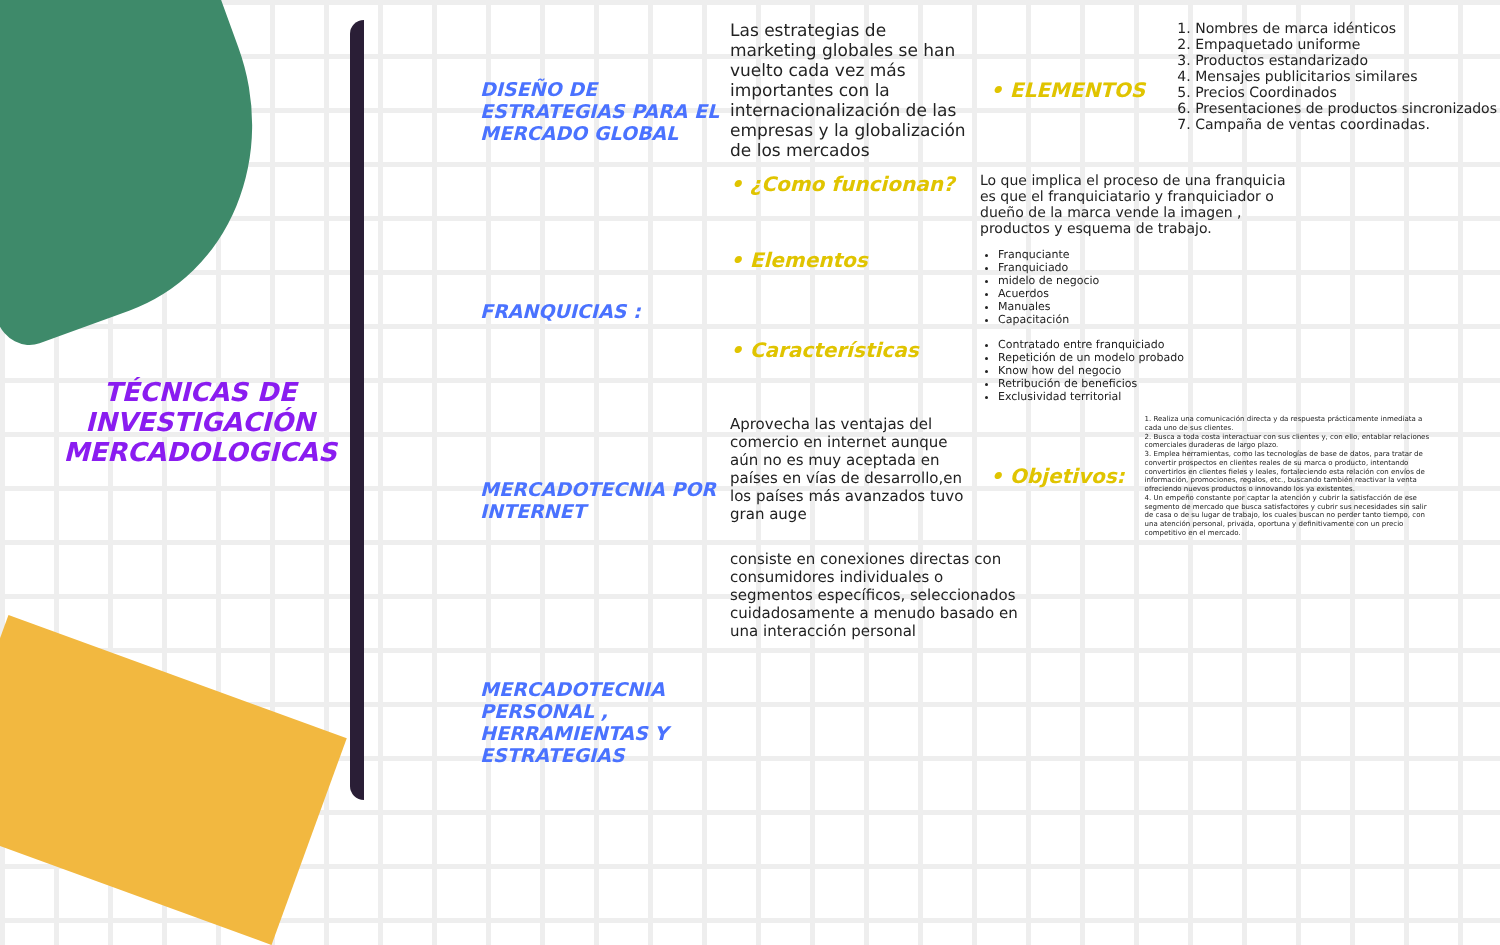TÉCNICAS DE INVESTIGACIÓN MERCADOLOGICAS
DISEÑO DE ESTRATEGIAS PARA EL MERCADO GLOBAL
FRANQUICIAS :
MERCADOTECNIA POR INTERNET
MERCADOTECNIA PERSONAL , HERRAMIENTAS Y ESTRATEGIAS
Las estrategias de marketing globales se han vuelto cada vez más importantes con la internacionalización de las empresas y la globalización de los mercados
• ELEMENTOS
1. Nombres de marca idénticos
2. Empaquetado uniforme
3. Productos estandarizado
4. Mensajes publicitarios similares
5. Precios Coordinados
6. Presentaciones de productos sincronizados
7. Campaña de ventas coordinadas.
• ¿Como funcionan?
Lo que implica el proceso de una franquicia es que el franquiciatario y franquiciador o dueño de la marca vende la imagen , productos y esquema de trabajo.
• Elementos
Franquciante
Franquiciado
midelo de negocio
Acuerdos
Manuales
Capacitación
• Características
Contratado entre franquiciado
Repetición de un modelo probado
Know how del negocio
Retribución de beneficios
Exclusividad territorial
Aprovecha las ventajas del comercio en internet aunque aún no es muy aceptada en países en vías de desarrollo,en los países más avanzados tuvo gran auge
• Objetivos:
1. Realiza una comunicación directa y da respuesta prácticamente inmediata a cada uno de sus clientes.
2. Busca a toda costa interactuar con sus clientes y, con ello, entablar relaciones comerciales duraderas de largo plazo.
3. Emplea herramientas, como las tecnologías de base de datos, para tratar de convertir prospectos en clientes reales de su marca o producto, intentando convertirlos en clientes fieles y leales, fortaleciendo esta relación con envíos de información, promociones, regalos, etc., buscando también reactivar la venta ofreciendo nuevos productos o innovando los ya existentes.
4. Un empeño constante por captar la atención y cubrir la satisfacción de ese segmento de mercado que busca satisfactores y cubrir sus necesidades sin salir de casa o de su lugar de trabajo, los cuales buscan no perder tanto tiempo, con una atención personal, privada, oportuna y definitivamente con un precio competitivo en el mercado.
consiste en conexiones directas con consumidores individuales o segmentos específicos, seleccionados cuidadosamente a menudo basado en una interacción personal